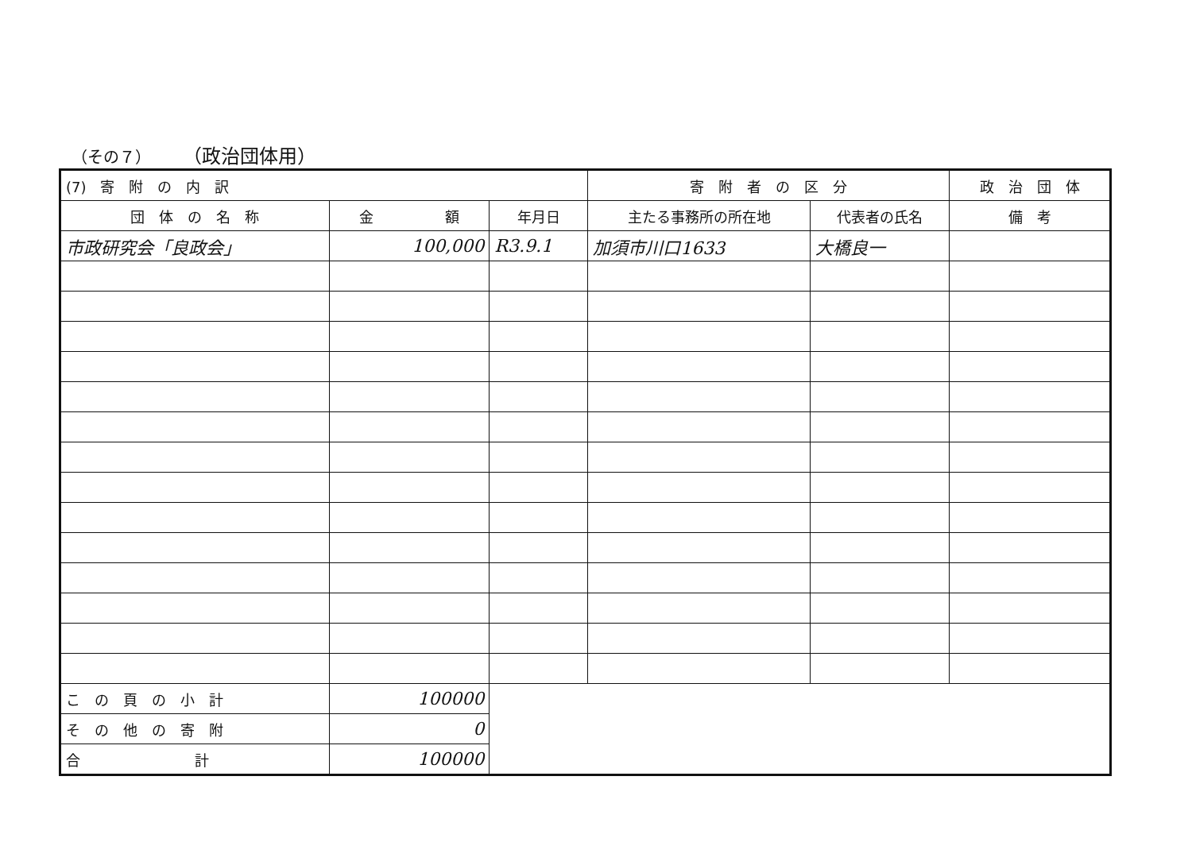（その７） （政治団体用）
| (7) 寄 附 の 内 訳 | | | 寄 附 者 の 区 分 | | 政 治 団 体 |
| --- | --- | --- | --- | --- | --- |
| 団 体 の 名 称 | 金 額 | 年月日 | 主たる事務所の所在地 | 代表者の氏名 | 備 考 |
| 市政研究会「良政会」 | 100,000 | R3.9.1 | 加須市川口1633 | 大橋良一 | |
| こ の 頁 の 小 計 | 100000 | | | | |
| そ の 他 の 寄 附 | 0 | | | | |
| 合 計 | 100000 | | | | |